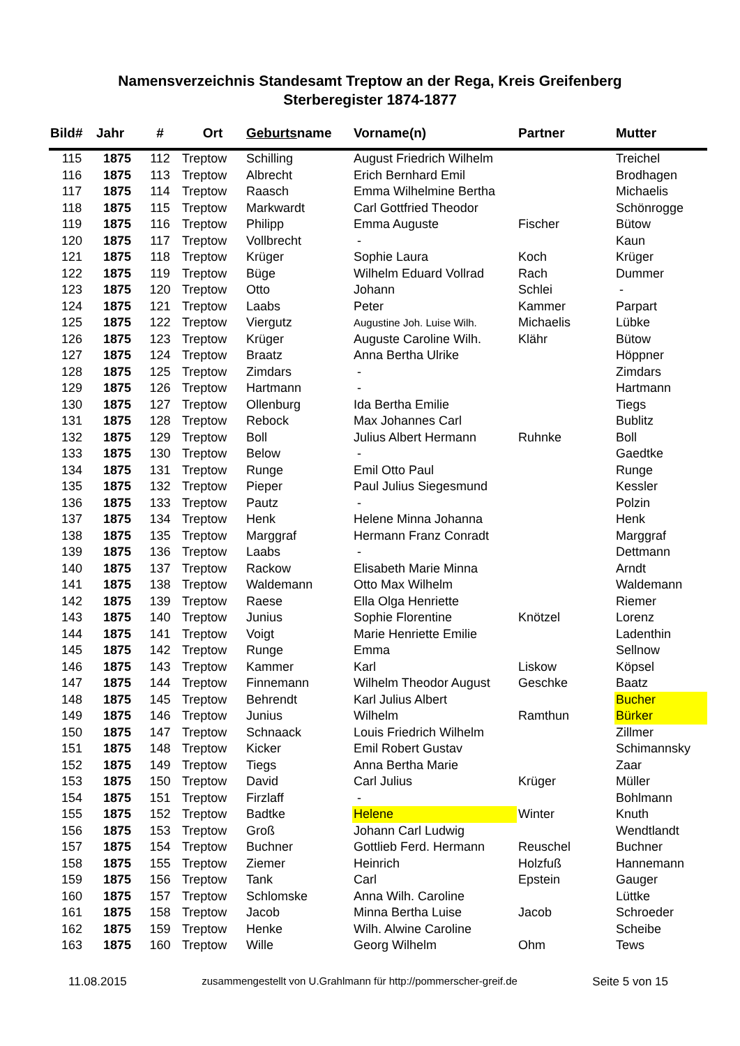Namensverzeichnis Standesamt Treptow an der Rega, Kreis Greifenberg
Sterberegister 1874-1877
| Bild# | Jahr | # | Ort | Geburts name | Vorname(n) | Partner | Mutter |
| --- | --- | --- | --- | --- | --- | --- | --- |
| 115 | 1875 | 112 | Treptow | Schilling | August Friedrich Wilhelm | | Treichel |
| 116 | 1875 | 113 | Treptow | Albrecht | Erich Bernhard Emil | | Brodhagen |
| 117 | 1875 | 114 | Treptow | Raasch | Emma Wilhelmine Bertha | | Michaelis |
| 118 | 1875 | 115 | Treptow | Markwardt | Carl Gottfried Theodor | | Schönrogge |
| 119 | 1875 | 116 | Treptow | Philipp | Emma Auguste | Fischer | Bütow |
| 120 | 1875 | 117 | Treptow | Vollbrecht | - | | Kaun |
| 121 | 1875 | 118 | Treptow | Krüger | Sophie Laura | Koch | Krüger |
| 122 | 1875 | 119 | Treptow | Büge | Wilhelm Eduard Vollrad | Rach | Dummer |
| 123 | 1875 | 120 | Treptow | Otto | Johann | Schlei | - |
| 124 | 1875 | 121 | Treptow | Laabs | Peter | Kammer | Parpart |
| 125 | 1875 | 122 | Treptow | Viergutz | Augustine Joh. Luise Wilh. | Michaelis | Lübke |
| 126 | 1875 | 123 | Treptow | Krüger | Auguste Caroline Wilh. | Klähr | Bütow |
| 127 | 1875 | 124 | Treptow | Braatz | Anna Bertha Ulrike | | Höppner |
| 128 | 1875 | 125 | Treptow | Zimdars | - | | Zimdars |
| 129 | 1875 | 126 | Treptow | Hartmann | - | | Hartmann |
| 130 | 1875 | 127 | Treptow | Ollenburg | Ida Bertha Emilie | | Tiegs |
| 131 | 1875 | 128 | Treptow | Rebock | Max Johannes Carl | | Bublitz |
| 132 | 1875 | 129 | Treptow | Boll | Julius Albert Hermann | Ruhnke | Boll |
| 133 | 1875 | 130 | Treptow | Below | - | | Gaedtke |
| 134 | 1875 | 131 | Treptow | Runge | Emil Otto Paul | | Runge |
| 135 | 1875 | 132 | Treptow | Pieper | Paul Julius Siegesmund | | Kessler |
| 136 | 1875 | 133 | Treptow | Pautz | - | | Polzin |
| 137 | 1875 | 134 | Treptow | Henk | Helene Minna Johanna | | Henk |
| 138 | 1875 | 135 | Treptow | Marggraf | Hermann Franz Conradt | | Marggraf |
| 139 | 1875 | 136 | Treptow | Laabs | - | | Dettmann |
| 140 | 1875 | 137 | Treptow | Rackow | Elisabeth Marie Minna | | Arndt |
| 141 | 1875 | 138 | Treptow | Waldemann | Otto Max Wilhelm | | Waldemann |
| 142 | 1875 | 139 | Treptow | Raese | Ella Olga Henriette | | Riemer |
| 143 | 1875 | 140 | Treptow | Junius | Sophie Florentine | Knötzel | Lorenz |
| 144 | 1875 | 141 | Treptow | Voigt | Marie Henriette Emilie | | Ladenthin |
| 145 | 1875 | 142 | Treptow | Runge | Emma | | Sellnow |
| 146 | 1875 | 143 | Treptow | Kammer | Karl | Liskow | Köpsel |
| 147 | 1875 | 144 | Treptow | Finnemann | Wilhelm Theodor August | Geschke | Baatz |
| 148 | 1875 | 145 | Treptow | Behrendt | Karl Julius Albert | | Bucher |
| 149 | 1875 | 146 | Treptow | Junius | Wilhelm | Ramthun | Bürker |
| 150 | 1875 | 147 | Treptow | Schnaack | Louis Friedrich Wilhelm | | Zillmer |
| 151 | 1875 | 148 | Treptow | Kicker | Emil Robert Gustav | | Schimannsky |
| 152 | 1875 | 149 | Treptow | Tiegs | Anna Bertha Marie | | Zaar |
| 153 | 1875 | 150 | Treptow | David | Carl Julius | Krüger | Müller |
| 154 | 1875 | 151 | Treptow | Firzlaff | - | | Bohlmann |
| 155 | 1875 | 152 | Treptow | Badtke | Helene | Winter | Knuth |
| 156 | 1875 | 153 | Treptow | Groß | Johann Carl Ludwig | | Wendtlandt |
| 157 | 1875 | 154 | Treptow | Buchner | Gottlieb Ferd. Hermann | Reuschel | Buchner |
| 158 | 1875 | 155 | Treptow | Ziemer | Heinrich | Holzfuß | Hannemann |
| 159 | 1875 | 156 | Treptow | Tank | Carl | Epstein | Gauger |
| 160 | 1875 | 157 | Treptow | Schlomske | Anna Wilh. Caroline | | Lüttke |
| 161 | 1875 | 158 | Treptow | Jacob | Minna Bertha Luise | Jacob | Schroeder |
| 162 | 1875 | 159 | Treptow | Henke | Wilh. Alwine Caroline | | Scheibe |
| 163 | 1875 | 160 | Treptow | Wille | Georg Wilhelm | Ohm | Tews |
11.08.2015 zusammengestellt von U.Grahlmann für http://pommerscher-greif.de
Seite 5 von 15